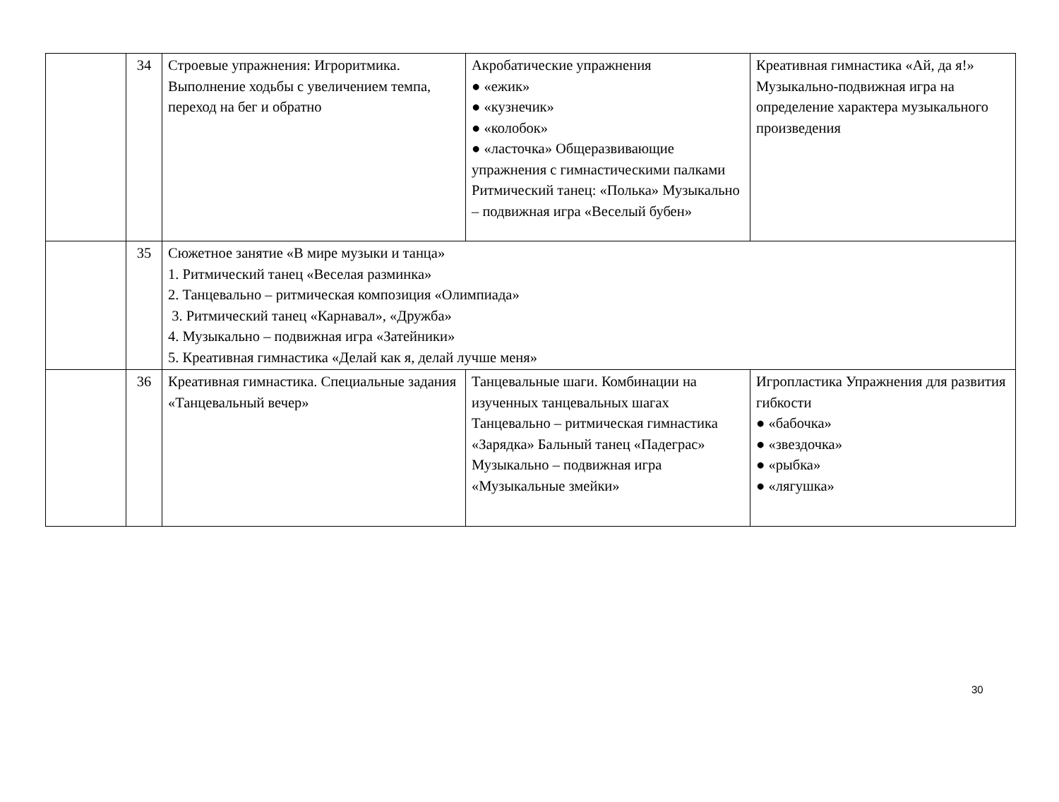| | 34 | Строевые упражнения: Игроритмика. Выполнение ходьбы с увеличением темпа, переход на бег и обратно | Акробатические упражнения ● «ежик» ● «кузнечик» ● «колобок» ● «ласточка» Общеразвивающие упражнения с гимнастическими палками Ритмический танец: «Полька» Музыкально – подвижная игра «Веселый бубен» | Креативная гимнастика «Ай, да я!» Музыкально-подвижная игра на определение характера музыкального произведения |
| | 35 | Сюжетное занятие «В мире музыки и танца» 1. Ритмический танец «Веселая разминка» 2. Танцевально – ритмическая композиция «Олимпиада» 3. Ритмический танец «Карнавал», «Дружба» 4. Музыкально – подвижная игра «Затейники» 5. Креативная гимнастика «Делай как я, делай лучше меня» | | |
| | 36 | Креативная гимнастика. Специальные задания «Танцевальный вечер» | Танцевальные шаги. Комбинации на изученных танцевальных шагах Танцевально – ритмическая гимнастика «Зарядка» Бальный танец «Падеграс» Музыкально – подвижная игра «Музыкальные змейки» | Игропластика Упражнения для развития гибкости ● «бабочка» ● «звездочка» ● «рыбка» ● «лягушка» |
30